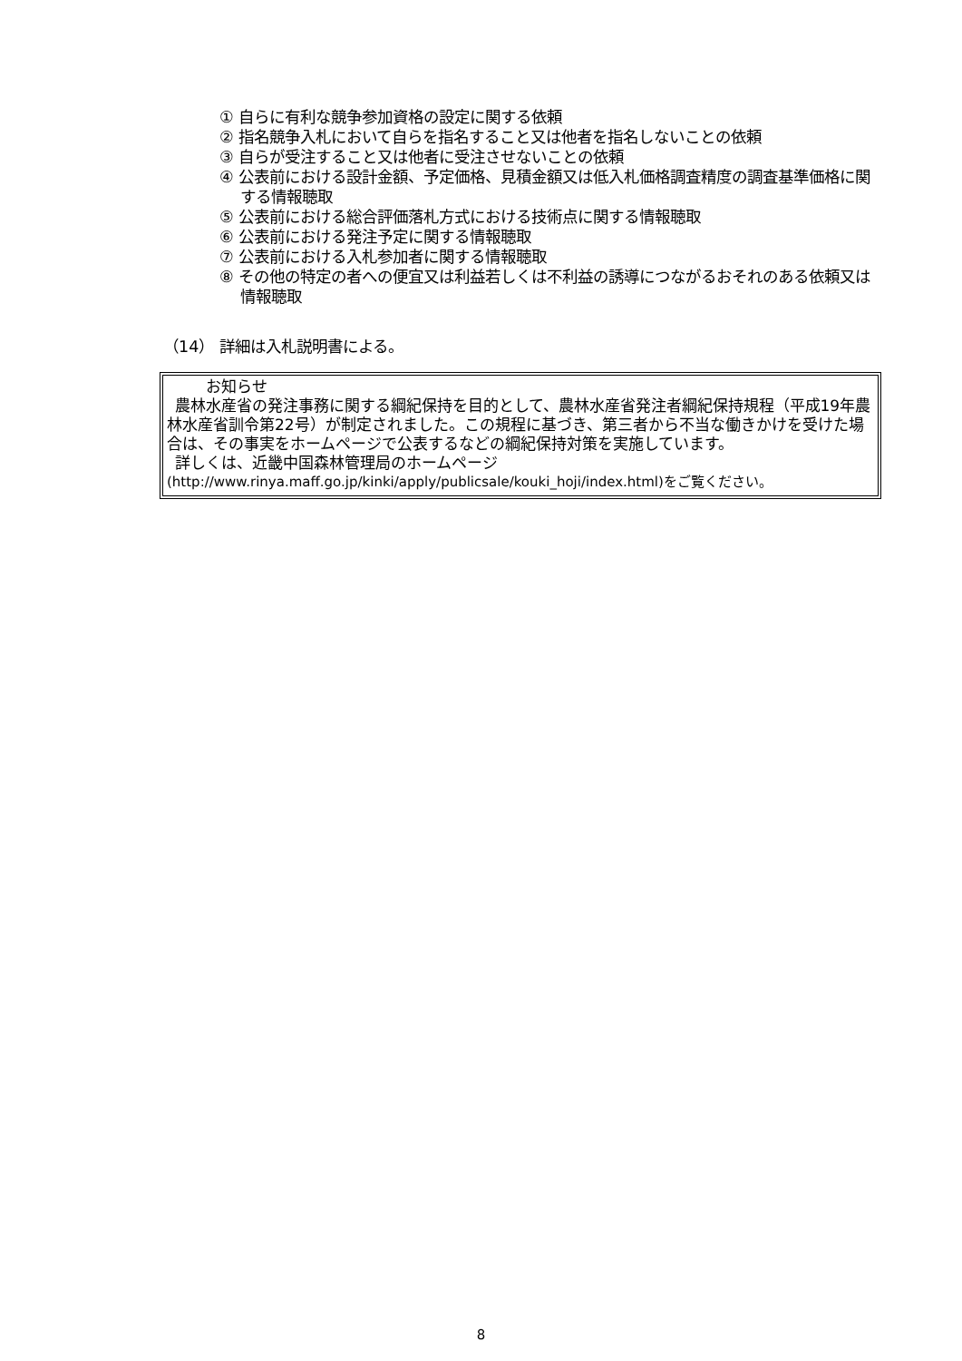① 自らに有利な競争参加資格の設定に関する依頼
② 指名競争入札において自らを指名すること又は他者を指名しないことの依頼
③ 自らが受注すること又は他者に受注させないことの依頼
④ 公表前における設計金額、予定価格、見積金額又は低入札価格調査精度の調査基準価格に関する情報聴取
⑤ 公表前における総合評価落札方式における技術点に関する情報聴取
⑥ 公表前における発注予定に関する情報聴取
⑦ 公表前における入札参加者に関する情報聴取
⑧ その他の特定の者への便宜又は利益若しくは不利益の誘導につながるおそれのある依頼又は情報聴取
（14） 詳細は入札説明書による。
   お知らせ
 農林水産省の発注事務に関する綱紀保持を目的として、農林水産省発注者綱紀保持規程（平成19年農林水産省訓令第22号）が制定されました。この規程に基づき、第三者から不当な働きかけを受けた場合は、その事実をホームページで公表するなどの綱紀保持対策を実施しています。
 詳しくは、近畿中国森林管理局のホームページ
(http://www.rinya.maff.go.jp/kinki/apply/publicsale/kouki_hoji/index.html)をご覧ください。
8